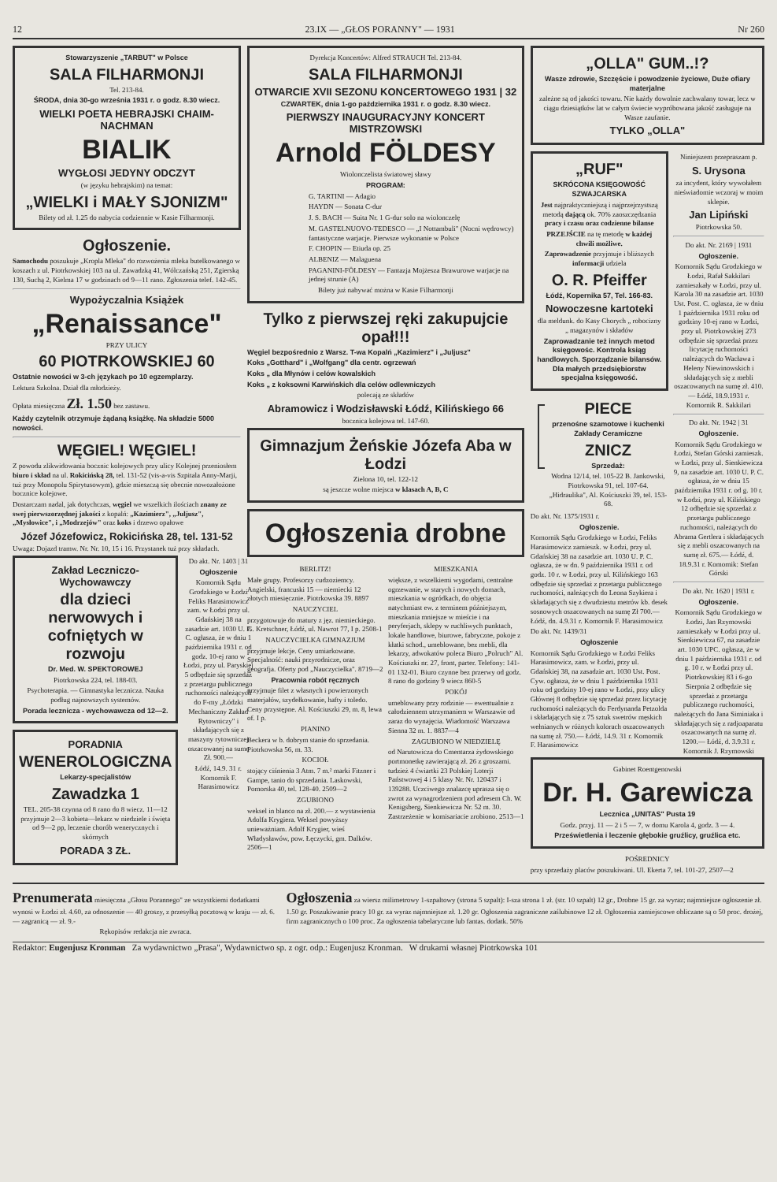12 23.IX — „GŁOS PORANNY" — 1931 Nr 260
Stowarzyszenie „TARBUT" w Polsce
SALA FILHARMONJI
Tel. 213-84.
ŚRODA, dnia 30-go września 1931 r. o godz. 8.30 wiecz.
WIELKI POETA HEBRAJSKI CHAIM-NACHMAN
BIALIK
WYGŁOSI JEDYNY ODCZYT
(w języku hebrajskim) na temat:
„WIELKI i MAŁY SJONIZM"
Bilety od zł. 1.25 do nabycia codziennie w Kasie Filharmonji.
Ogłoszenie.
Samochodu poszukuje „Kropla Mleka" do rozwożenia mleka butelkowanego w koszach z ul. Piotrkowskiej 103 na ul. Zawadzką 41, Wólczańską 251, Zgierską 130, Suchą 2, Kielma 17 w godzinach od 9—11 rano. Zgłoszenia telef. 142-45.
Wypożyczalnia Książek
„Renaissance"
PRZY ULICY
60 PIOTRKOWSKIEJ 60
Ostatnie nowości w 3-ch językach po 10 egzemplarzy.
Lektura Szkolna. Dział dla młodzieży.
Opłata miesięczna Zł. 1.50 bez zastawu.
Każdy czytelnik otrzymuje żądaną książkę. Na składzie 5000 nowości.
WĘGIEL! WĘGIEL!
Z powodu zlikwidowania bocznic kolejowych przy ulicy Kolejnej przeniosłem biuro i skład na ul. Rokicińską 28, tel. 131-52 (vis-a-vis Szpitala Anny-Marji, tuż przy Monopolu Spirytusowym), gdzie mieszczą się obecnie nowozałożone bocznice kolejowe.
Dostarczam nadal, jak dotychczas, węgiel we wszelkich ilościach znany ze swej pierwszorzędnej jakości z kopalń: „Kazimierz", „Juljusz", „Mysłowice", i „Modrzejów" oraz koks i drzewo opałowe
Józef Józefowicz, Rokicińska 28, tel. 131-52
Uwaga: Dojazd tramw. Nr. Nr. 10, 15 i 16. Przystanek tuż przy składach.
Zakład Leczniczo-Wychowawczy
dla dzieci nerwowych i cofniętych w rozwoju
Dr. Med. W. SPEKTOROWEJ
Piotrkowska 224, tel. 188-03.
Psychoterapia. — Gimnastyka lecznicza. Nauka podług najnowszych systemów.
Porada lecznicza - wychowawcza od 12—2.
PORADNIA
WENEROLOGICZNA
Lekarzy-specjalistów
Zawadzka 1
TEL. 205-38 czynna od 8 rano do 8 wiecz. 11—12 przyjmuje 2—3 kobieta—lekarz w niedziele i święta od 9—2 pp, leczenie chorób wenerycznych i skórnych
PORADA 3 ZŁ.
Do akt. Nr. 1403 | 31
Ogłoszenie
Komornik Sądu Grodzkiego w Łodzi Feliks Harasimowicz zam. w Łodzi przy ul. Gdańskiej 38 na zasadzie art. 1030 U. P. C. ogłasza, że w dniu 1 października 1931 r. od godz. 10-ej rano w Łodzi, przy ul. Paryskiej 5 odbędzie się sprzedaż z przetargu publicznego ruchomości należących do F-my „Łódzki Mechaniczny Zakład Rytowniczy" i składających się z maszyny rytowniczej oszacowanej na sumę Zł. 900.—
Łódź, 14.9. 31 r. Komornik F. Harasimowicz
Dyrekcja Koncertów: Alfred STRAUCH Tel. 213-84.
SALA FILHARMONJI
OTWARCIE XVII SEZONU KONCERTOWEGO 1931 | 32
CZWARTEK, dnia 1-go października 1931 r. o godz. 8.30 wiecz.
PIERWSZY INAUGURACYJNY KONCERT MISTRZOWSKI
Arnold FÖLDESY
Wiolonczelista światowej sławy
PROGRAM:
G. TARTINI — Adagio
HAYDN — Sonata C-dur
J. S. BACH — Suita Nr. 1 G-dur solo na wiolonczelę
M. GASTELNUOVO-TEDESCO — „I Nottambuli" (Nocni wędrowcy) fantastyczne warjacje. Pierwsze wykonanie w Polsce
F. CHOPIN — Etiuda op. 25
ALBENIZ — Malaguena
PAGANINI-FÖLDESY — Fantazja Mojżesza Brawurowe warjacje na jednej strunie (A)
Bilety już nabywać można w Kasie Filharmonji
Tylko z pierwszej ręki zakupujcie opał!!!
Węgiel bezpośrednio z Warsz. T-wa Kopalń „Kazimierz" i „Juljusz"
Koks „Gotthard" i „Wolfgang" dla centr. ogrzewań
Koks „ dla Młynów i celów kowalskich
Koks „ z koksowni Karwińskich dla celów odlewniczych
polecają ze składów
Abramowicz i Wodzisławski Łódź, Kilińskiego 66
bocznica kolejowa tel. 147-60.
Gimnazjum Żeńskie Józefa Aba w Łodzi
Zielona 10, tel. 122-12
są jeszcze wolne miejsca w klasach A, B, C
Ogłoszenia drobne
BERLITZ!
Małe grupy. Profesorzy cudzoziemcy. Angielski, francuski 15 — niemiecki 12 złotych miesięcznie. Piotrkowska 39. 8897
NAUCZYCIEL
przygotowuje do matury z jęz. niemieckiego. G. Kretschner, Łódź, ul. Nawrot 77, I p. 2508-1
NAUCZYCIELKA GIMNAZJUM
przyjmuje lekcje. Ceny umiarkowane. Specjalność: nauki przyrodnicze, oraz geografja. Oferty pod „Nauczycielka". 8719—2
Pracownia robót ręcznych
przyjmuje filet z własnych i powierzonych materjałów, szydełkowanie, hafty i toledo. Ceny przystępne. Al. Kościuszki 29, m. 8, lewa of. I p.
PIANINO
Beckera w b. dobrym stanie do sprzedania. Piotrkowska 56, m. 33.
KOCIOŁ
stojący ciśnienia 3 Atm. 7 m.² marki Fitzner i Gampe, tanio do sprzedania. Laskowski, Pomorska 40, tel. 128-40. 2509—2
ZGUBIONO
weksel in blanco na zł. 200.— z wystawienia Adolfa Krygiera. Weksel powyższy unieważniam. Adolf Krygier, wieś Władysławów, pow. Łęczycki, gm. Dalków. 2506—1
MIESZKANIA
większe, z wszelkiemi wygodami, centralne ogrzewanie, w starych i nowych domach, mieszkania w ogródkach, do objęcia natychmiast ew. z terminem późniejszym, mieszkania mniejsze w mieście i na peryferjach, sklepy w ruchliwych punktach, lokale handlowe, biurowe, fabryczne, pokoje z kłatki schod., umeblowane, bez mebli, dla lekarzy, adwokatów poleca Biuro „Polruch" Al. Kościuszki nr. 27, front, parter. Telefony: 141-01 132-01. Biuro czynne bez przerwy od godz. 8 rano do godziny 9 wiecz 860-5
POKÓJ
umeblowany przy rodzinie — ewentualnie z całodziennem utrzymaniem w Warszawie od zaraz do wynajęcia. Wiadomość Warszawa Sienna 32 m. 1. 8837—4
ZAGUBIONO W NIEDZIELĘ
od Narutowicza do Cmentarza żydowskiego portmonetkę zawierającą zł. 26 z groszami. tudzież 4 ćwiartki 23 Polskiej Loterji Państwowej 4 i 5 klasy Nr. Nr. 120437 i 139288. Uczciwego znalazcę uprasza się o zwrot za wynagrodzeniem pod adresem Ch. W. Kenigsberg, Sienkiewicza Nr. 52 m. 30. Zastrzeżenie w komisariacie zrobiono. 2513—1
„OLLA" GUM..!?
Wasze zdrowie, Szczęście i powodzenie życiowe, Duże ofiary materjalne
zależne są od jakości towaru. Nie każdy dowolnie zachwalany towar, lecz w ciągu dziesiątków lat w całym świecie wypróbowana jakość zasługuje na Wasze zaufanie.
TYLKO „OLLA"
„RUF"
SKRÓCONA KSIĘGOWOŚĆ SZWAJCARSKA
Jest najpraktyczniejszą i najprzejrzystszą metodą dającą ok. 70% zaoszczędzania pracy i czasu oraz codzienne bilanse
PRZEJŚCIE na tę metodę w każdej chwili możliwe.
Zaprowadzenie przyjmuje i bliższych informacji udziela
O. R. Pfeiffer
Łódź, Kopernika 57, Tel. 166-83.
Nowoczesne kartoteki
dla meldunk. do Kasy Chorych „ robocizny „ magazynów i składów
Zaprowadzanie też innych metod księgowośc. Kontrola ksiąg handlowych. Sporządzanie bilansów. Dla małych przedsiębiorstw specjalna księgowość.
PIECE
przenośne szamotowe i kuchenki Zakłady Ceramiczne
ZNICZ
Sprzedaż:
Wodna 12/14, tel. 105-22 B. Jankowski, Piotrkowska 91, tel. 107-64. „Hidraulika", Al. Kościuszki 39, tel. 153-68.
Do akt. Nr. 1375/1931 r.
Ogłoszenie.
Komornik Sądu Grodzkiego w Łodzi, Feliks Harasimowicz zamieszk. w Łodzi, przy ul. Gdańskiej 38 na zasadzie art. 1030 U. P. C. ogłasza, że w dn. 9 października 1931 r. od godz. 10 r. w Łodzi, przy ul. Kilińskiego 163 odbędzie się sprzedaż z przetargu publicznego ruchomości, należących do Leona Szykiera i składających się z dwudziestu metrów kb. desek sosnowych oszacowanych na sumę Zł 700.— Łódź, dn. 4.9.31 r. Komornik F. Harasimowicz
Do akt. Nr. 1439/31
Ogłoszenie
Komornik Sądu Grodzkiego w Łodzi Feliks Harasimowicz, zam. w Łodzi, przy ul. Gdańskiej 38, na zasadzie art. 1030 Ust. Post. Cyw. ogłasza, że w dniu 1 października 1931 roku od godziny 10-ej rano w Łodzi, przy ulicy Głównej 8 odbędzie się sprzedaż przez licytację ruchomości należących do Ferdynanda Petzolda i składających się z 75 sztuk swetrów męskich wełnianych w różnych kolorach oszacowanych na sumę zł. 750.— Łódź, 14.9. 31 r. Komornik F. Harasimowicz
Niniejszem przepraszam p.
S. Urysona
za incydent, który wywołałem nieświadomie wczoraj w moim sklepie.
Jan Lipiński
Piotrkowska 50.
Do akt. Nr. 2169 | 1931
Ogłoszenie.
Komornik Sądu Grodzkiego w Łodzi, Rafał Sakkilari zamieszkały w Łodzi, przy ul. Karola 30 na zasadzie art. 1030 Ust. Post. C. ogłasza, że w dniu 1 października 1931 roku od godziny 10-ej rano w Łodzi, przy ul. Piotrkowskiej 273 odbędzie się sprzedaż przez licytację ruchomości należących do Wacława i Heleny Niewinowskich i składających się z mebli oszacowanych na sumę zł. 410.— Łódź, 18.9.1931 r. Komornik R. Sakkilari
Do akt. Nr. 1942 | 31
Ogłoszenie.
Komornik Sądu Grodzkiego w Łodzi, Stefan Górski zamieszk. w Łodzi, przy ul. Sienkiewicza 9, na zasadzie art. 1030 U. P. C. ogłasza, że w dniu 15 października 1931 r. od g. 10 r. w Łodzi, przy ul. Kilińskiego 12 odbędzie się sprzedaż z przetargu publicznego ruchomości, należących do Abrama Gertlera i składających się z mebli oszacowanych na sumę zł. 675.— Łódź, d. 18.9.31 r. Komornik: Stefan Górski
Do akt. Nr. 1620 | 1931 r.
Ogłoszenie.
Komornik Sądu Grodzkiego w Łodzi, Jan Rzymowski zamieszkały w Łodzi przy ul. Sienkiewicza 67, na zasadzie art. 1030 UPC. ogłasza, że w dniu 1 października 1931 r. od g. 10 r. w Łodzi przy ul. Piotrkowskiej 83 i 6-go Sierpnia 2 odbędzie się sprzedaż z przetargu publicznego ruchomości, należących do Jana Siminiaka i składających się z radjoaparatu oszacowanych na sumę zł. 1200.— Łódź, d. 3.9.31 r. Komornik J. Rzymowski
Gabinet Roentgenowski
Dr. H. Garewicza
Lecznica „UNITAS" Pusta 19
Godz. przyj. 11 — 2 i 5 — 7, w domu Karola 4, godz. 3 — 4.
Prześwietlenia i leczenie głębokie gruźlicy, gruźlica etc.
POŚREDNICY
przy sprzedaży placów poszukiwani. Ul. Ekerta 7, tel. 101-27, 2507—2
Prenumerata miesięczna „Głosu Porannego" ze wszystkiemi dodatkami wynosi w Łodzi zł. 4.60, za odnoszenie — 40 groszy, z przesyłką pocztową w kraju — zł. 6.— zagranicą — zł. 9.-
Rękopisów redakcja nie zwraca.
Ogłoszenia za wiersz milimetrowy 1-szpaltowy (strona 5 szpalt): I-sza strona 1 zł. (str. 10 szpalt) 12 gr., Drobne 15 gr. za wyraz; najmniejsze ogłoszenie zł. 1.50 gr. Poszukiwanie pracy 10 gr. za wyraz najmniejsze zł. 1.20 gr. Ogłoszenia zagraniczne zaślubinowe 12 zł. Ogłoszenia zamiejscowe obliczane są o 50 proc. drożej, firm zagranicznych o 100 proc. Za ogłoszenia tabelaryczne lub fantas. dodatk. 50%
Redaktor: Eugenjusz Kronman Za wydawnictwo „Prasa", Wydawnictwo sp. z ogr. odp.: Eugenjusz Kronman. W drukarni własnej Piotrkowska 101